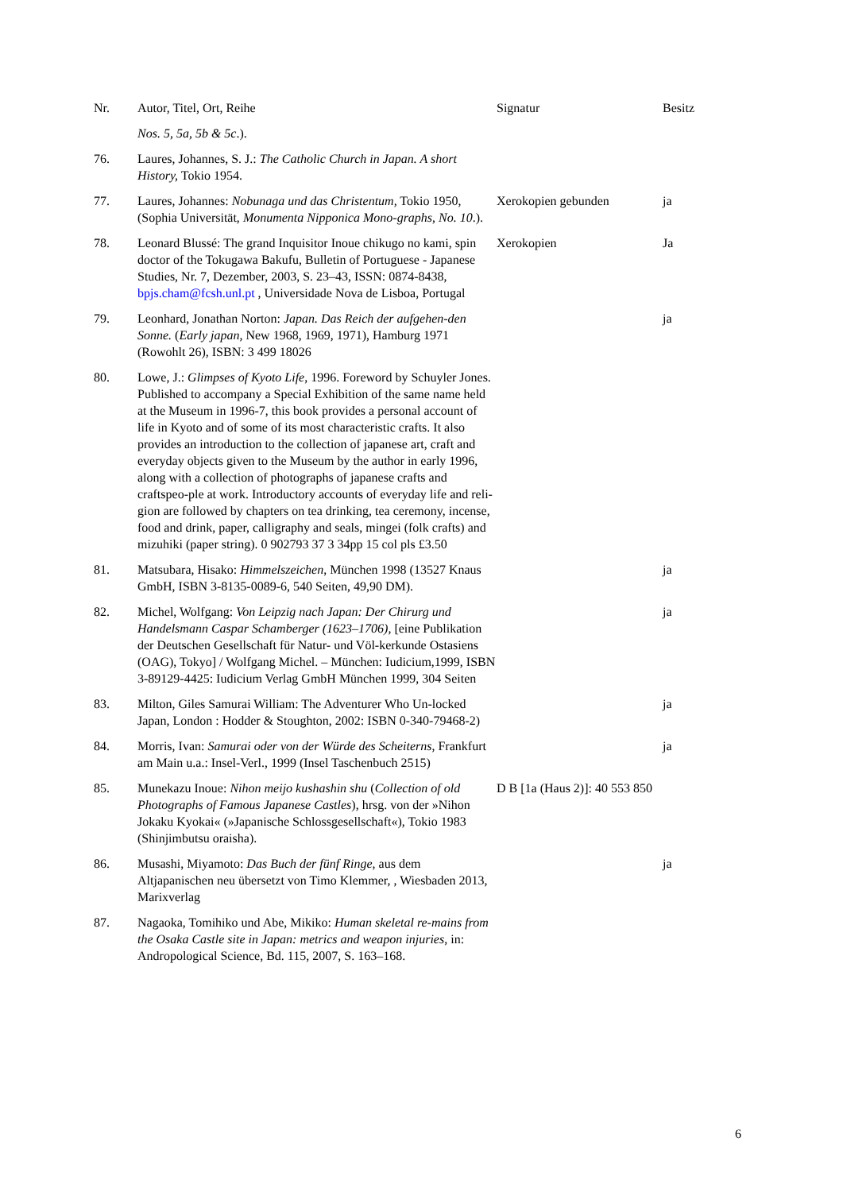| Nr. | Autor, Titel, Ort, Reihe | Signatur | Besitz |
| --- | --- | --- | --- |
| | Nos. 5, 5a, 5b & 5c .). | | |
| 76. | Laures, Johannes, S. J.: The Catholic Church in Japan. A short History, Tokio 1954. | | |
| 77. | Laures, Johannes: Nobunaga und das Christentum, Tokio 1950, (Sophia Universität, Monumenta Nipponica Mono-graphs, No. 10 .). | Xerokopien gebunden | ja |
| 78. | Leonard Blussé: The grand Inquisitor Inoue chikugo no kami, spin doctor of the Tokugawa Bakufu, Bulletin of Portuguese - Japanese Studies, Nr. 7, Dezember, 2003, S. 23–43, ISSN: 0874-8438, bpjs.cham@fcsh.unl.pt , Universidade Nova de Lisboa, Portugal | Xerokopien | Ja |
| 79. | Leonhard, Jonathan Norton: Japan. Das Reich der aufgehen-den Sonne. ( Early japan, New 1968, 1969, 1971), Hamburg 1971 (Rowohlt 26), ISBN: 3 499 18026 | | ja |
| 80. | Lowe, J.: Glimpses of Kyoto Life , 1996. Foreword by Schuyler Jones. Published to accompany a Special Exhibition of the same name held at the Museum in 1996-7, this book provides a personal account of life in Kyoto and of some of its most characteristic crafts. It also provides an introduction to the collection of japanese art, craft and everyday objects given to the Museum by the author in early 1996, along with a collection of photographs of japanese crafts and craftspeo-ple at work. Introductory accounts of everyday life and reli-gion are followed by chapters on tea drinking, tea ceremony, incense, food and drink, paper, calligraphy and seals, mingei (folk crafts) and mizuhiki (paper string). 0 902793 37 3 34pp 15 col pls £3.50 | | |
| 81. | Matsubara, Hisako: Himmelszeichen , München 1998 (13527 Knaus GmbH, ISBN 3-8135-0089-6, 540 Seiten, 49,90 DM). | | ja |
| 82. | Michel, Wolfgang: Von Leipzig nach Japan: Der Chirurg und Handelsmann Caspar Schamberger (1623–1706), [eine Publikation der Deutschen Gesellschaft für Natur- und Völ-kerkunde Ostasiens (OAG), Tokyo] / Wolfgang Michel. – München: Iudicium,1999, ISBN 3-89129-4425: Iudicium Verlag GmbH München 1999, 304 Seiten | | ja |
| 83. | Milton, Giles Samurai William: The Adventurer Who Un-locked Japan, London : Hodder & Stoughton, 2002: ISBN 0-340-79468-2) | | ja |
| 84. | Morris, Ivan: Samurai oder von der Würde des Scheiterns , Frankfurt am Main u.a.: Insel-Verl., 1999 (Insel Taschenbuch 2515) | | ja |
| 85. | Munekazu Inoue: Nihon meijo kushashin shu ( Collection of old Photographs of Famous Japanese Castles ), hrsg. von der »Nihon Jokaku Kyokai« (»Japanische Schlossgesellschaft«), Tokio 1983 (Shinjimbutsu oraisha). | D B [1a (Haus 2)]: 40 553 850 | |
| 86. | Musashi, Miyamoto: Das Buch der fünf Ringe , aus dem Altjapanischen neu übersetzt von Timo Klemmer, , Wiesbaden 2013, Marixverlag | | ja |
| 87. | Nagaoka, Tomihiko und Abe, Mikiko: Human skeletal re-mains from the Osaka Castle site in Japan: metrics and weapon injuries , in: Andropological Science, Bd. 115, 2007, S. 163–168. | | |
6